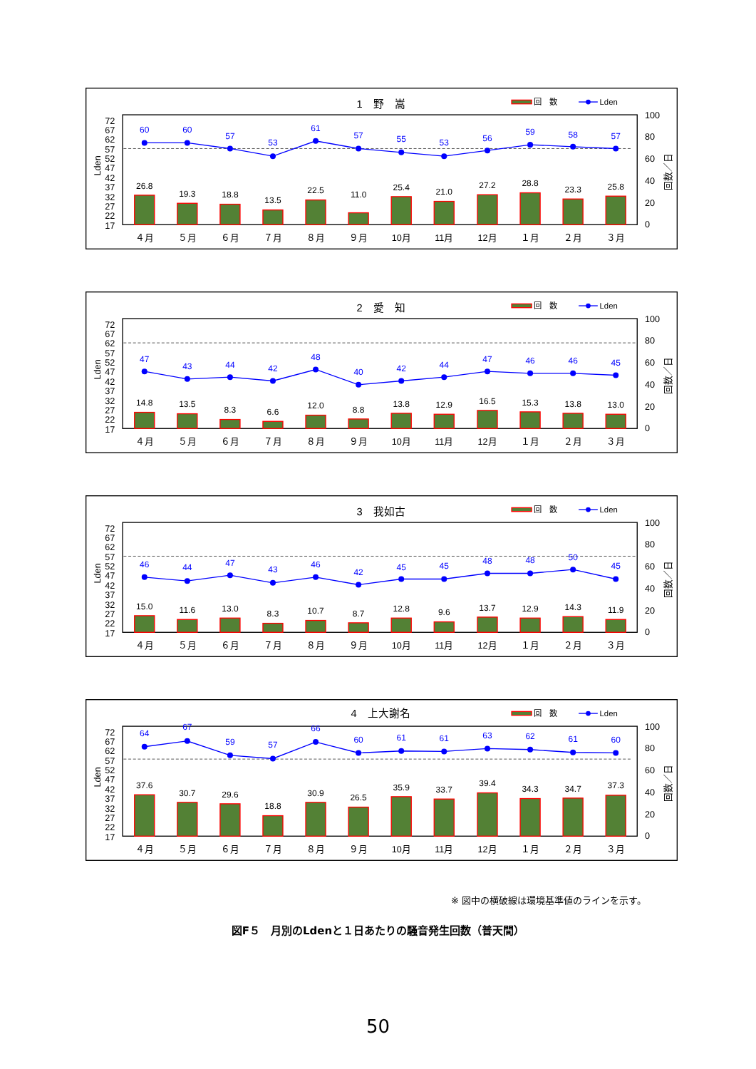1　野　嵩
回　数
Lden
72
67
62
57
52
47
42
37
32
27
22
17
100
80
60
40
20
0
Lden
回数／日
26.8
19.3
18.8
13.5
22.5
11.0
25.4
21.0
27.2
28.8
23.3
25.8
60
60
57
53
61
57
55
53
56
59
58
57
４月
５月
６月
７月
８月
９月
10月
11月
12月
１月
２月
３月
2　愛　知
回　数
Lden
72
67
62
57
52
47
42
37
32
27
22
17
100
80
60
40
20
0
Lden
回数／日
14.8
13.5
8.3
6.6
12.0
8.8
13.8
12.9
16.5
15.3
13.8
13.0
47
43
44
42
48
40
42
44
47
46
46
45
４月
５月
６月
７月
８月
９月
10月
11月
12月
１月
２月
３月
3　我如古
回　数
Lden
72
67
62
57
52
47
42
37
32
27
22
17
100
80
60
40
20
0
Lden
回数／日
15.0
11.6
13.0
8.3
10.7
8.7
12.8
9.6
13.7
12.9
14.3
11.9
46
44
47
43
46
42
45
45
48
48
50
45
４月
５月
６月
７月
８月
９月
10月
11月
12月
１月
２月
３月
4　上大謝名
回　数
Lden
72
67
62
57
52
47
42
37
32
27
22
17
100
80
60
40
20
0
Lden
回数／日
37.6
30.7
29.6
18.8
30.9
26.5
35.9
33.7
39.4
34.3
34.7
37.3
64
67
59
57
66
60
61
61
63
62
61
60
４月
５月
６月
７月
８月
９月
10月
11月
12月
１月
２月
３月
※ 図中の横破線は環境基準値のラインを示す。
図F５　月別のLdenと１日あたりの騒音発生回数（普天間）
50